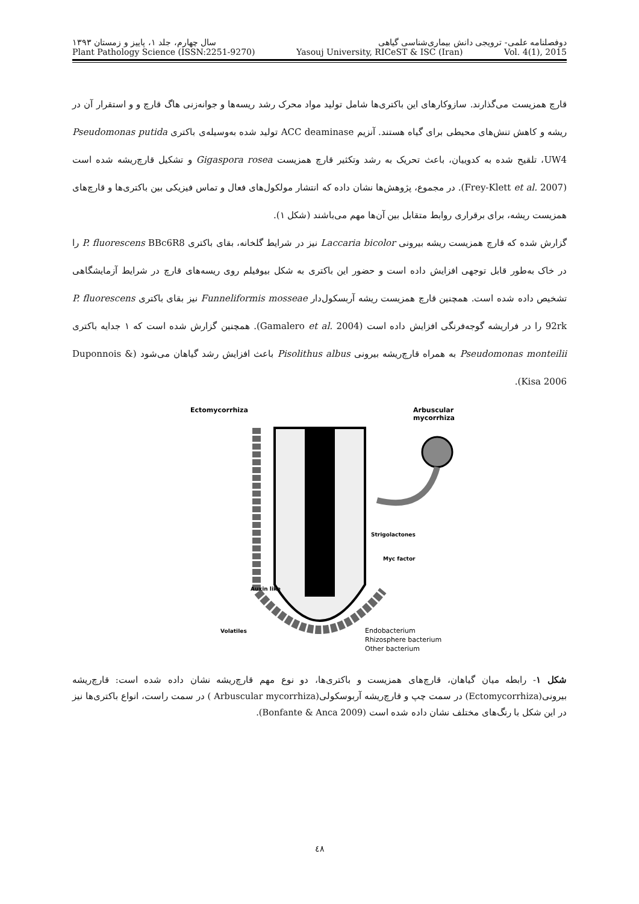دوفصلنامه علمی- ترویجی دانش بیماری‌شناسی گیاهی سال چهارم، جلد ۱، پاییز و زمستان ۱۳۹۳
Plant Pathology Science (ISSN:2251-9270) Yasouj University, RICeST & ISC (Iran) Vol. 4(1), 2015
قارچ همزیست می‌گذارند. سازوکارهای این باکتری‌ها شامل تولید مواد محرک رشد ریسه‌ها و جوانه‌زنی هاگ قارچ و و استقرار آن در ریشه و کاهش تنش‌های محیطی برای گیاه هستند. آنزیم ACC deaminase تولید شده به‌وسیله‌ی باکتری Pseudomonas putida UW4، تلقیح شده به کدوییان، باعث تحریک به رشد وتکثیر قارچ همزیست Gigaspora rosea و تشکیل قارچ‌ریشه شده است (Frey-Klett et al. 2007). در مجموع، پژوهش‌ها نشان داده که انتشار مولکول‌های فعال و تماس فیزیکی بین باکتری‌ها و قارچ‌های همزیست ریشه، برای برقراری روابط متقابل بین آن‌ها مهم می‌باشند (شکل ۱).
گزارش شده که قارچ همزیست ریشه بیرونی Laccaria bicolor نیز در شرایط گلخانه، بقای باکتری P. fluorescens BBc6R8 را در خاک به‌طور قابل توجهی افزایش داده است و حضور این باکتری به شکل بیوفیلم روی ریسه‌های قارچ در شرایط آزمایشگاهی تشخیص داده شده است. همچنین قارچ همزیست ریشه آربسکول‌دار Funneliformis mosseae نیز بقای باکتری P. fluorescens 92rk را در فراریشه گوجه‌فرنگی افزایش داده است (Gamalero et al. 2004). همچنین گزارش شده است که ۱ جدایه باکتری Pseudomonas monteilii به همراه قارچ‌ریشه بیرونی Pisolithus albus باعث افزایش رشد گیاهان می‌شود (Duponnois & Kisa 2006).
Ectomycorrhiza
Arbuscular
mycorrhiza
Auxin like
Strigolactones
Myc factor
Volatiles
Endobacterium
Rhizosphere bacterium
Other bacterium
شکل ۱- رابطه میان گیاهان، قارچ‌های همزیست و باکتری‌ها، دو نوع مهم قارچ‌ریشه نشان داده شده است: قارچ‌ریشه بیرونی(Ectomycorrhiza) در سمت چپ و قارچ‌ریشه آربوسکولی(Arbuscular mycorrhiza ) در سمت راست، انواع باکتری‌ها نیز در این شکل با رنگ‌های مختلف نشان داده شده است (Bonfante & Anca 2009).
٤٨